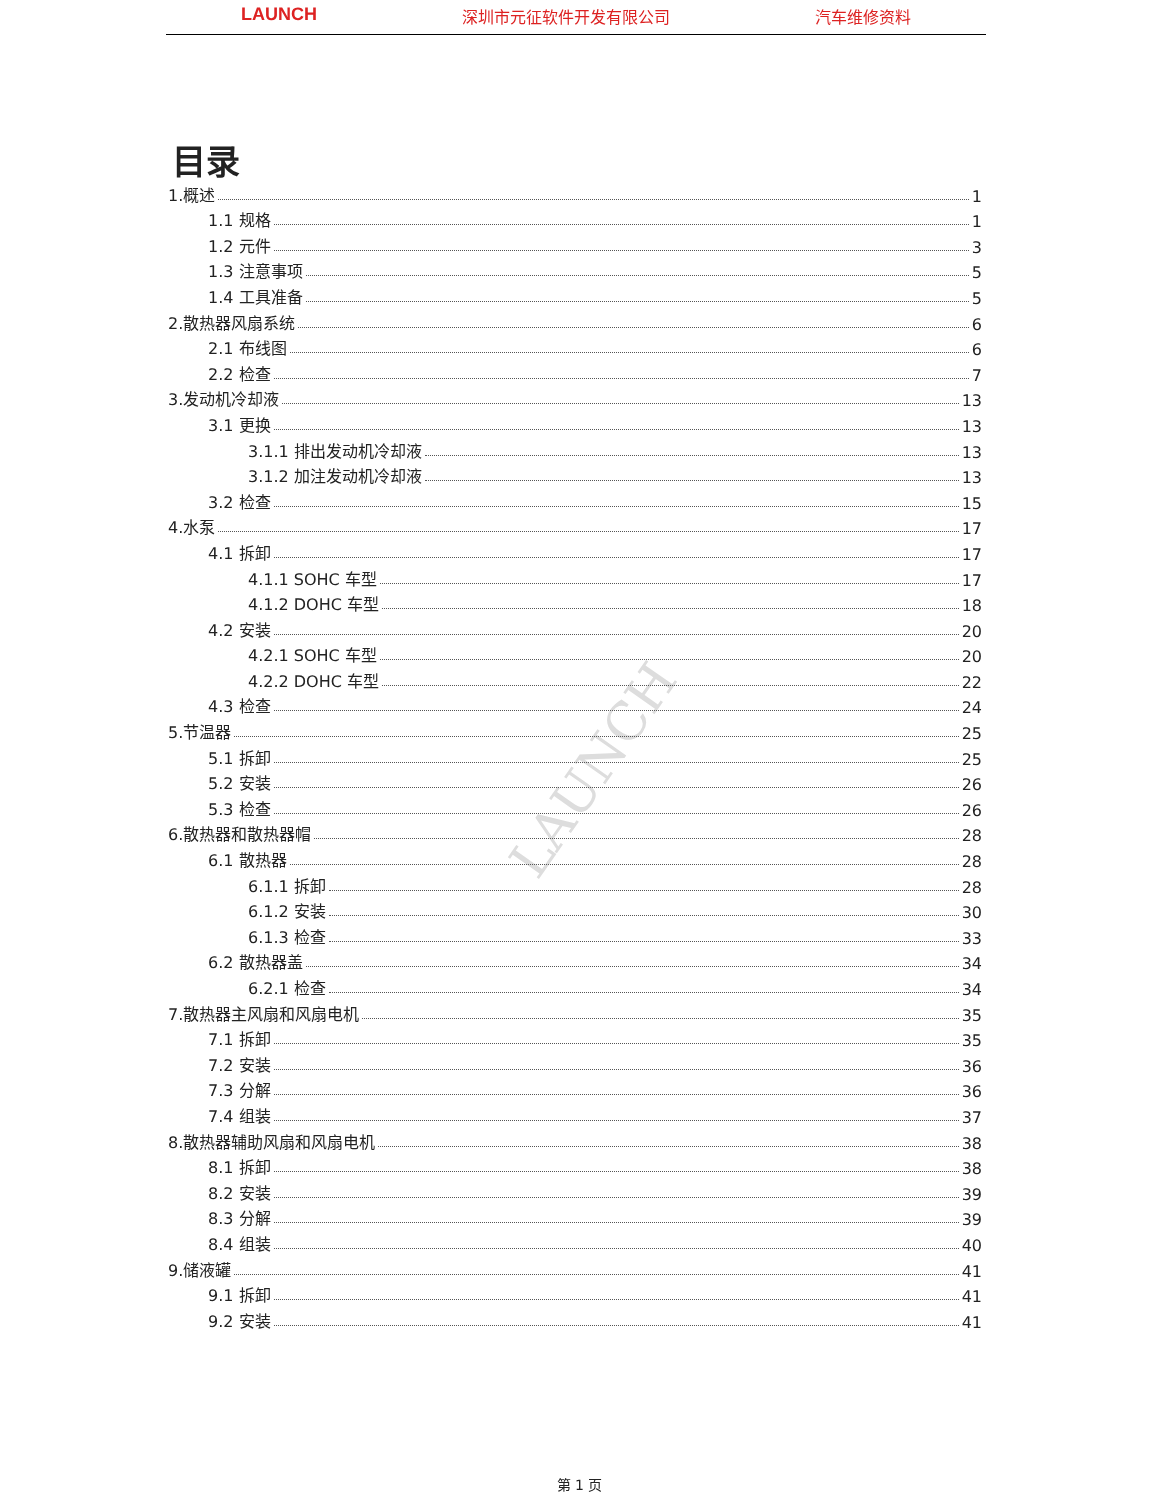LAUNCH 深圳市元征软件开发有限公司 汽车维修资料
LAUNCH
目录
1.概述 1
1.1 规格 1
1.2 元件 3
1.3 注意事项 5
1.4 工具准备 5
2.散热器风扇系统 6
2.1 布线图 6
2.2 检查 7
3.发动机冷却液 13
3.1 更换 13
3.1.1 排出发动机冷却液 13
3.1.2 加注发动机冷却液 13
3.2 检查 15
4.水泵 17
4.1 拆卸 17
4.1.1 SOHC 车型 17
4.1.2 DOHC 车型 18
4.2 安装 20
4.2.1 SOHC 车型 20
4.2.2 DOHC 车型 22
4.3 检查 24
5.节温器 25
5.1 拆卸 25
5.2 安装 26
5.3 检查 26
6.散热器和散热器帽 28
6.1 散热器 28
6.1.1 拆卸 28
6.1.2 安装 30
6.1.3 检查 33
6.2 散热器盖 34
6.2.1 检查 34
7.散热器主风扇和风扇电机 35
7.1 拆卸 35
7.2 安装 36
7.3 分解 36
7.4 组装 37
8.散热器辅助风扇和风扇电机 38
8.1 拆卸 38
8.2 安装 39
8.3 分解 39
8.4 组装 40
9.储液罐 41
9.1 拆卸 41
9.2 安装 41
第 1 页